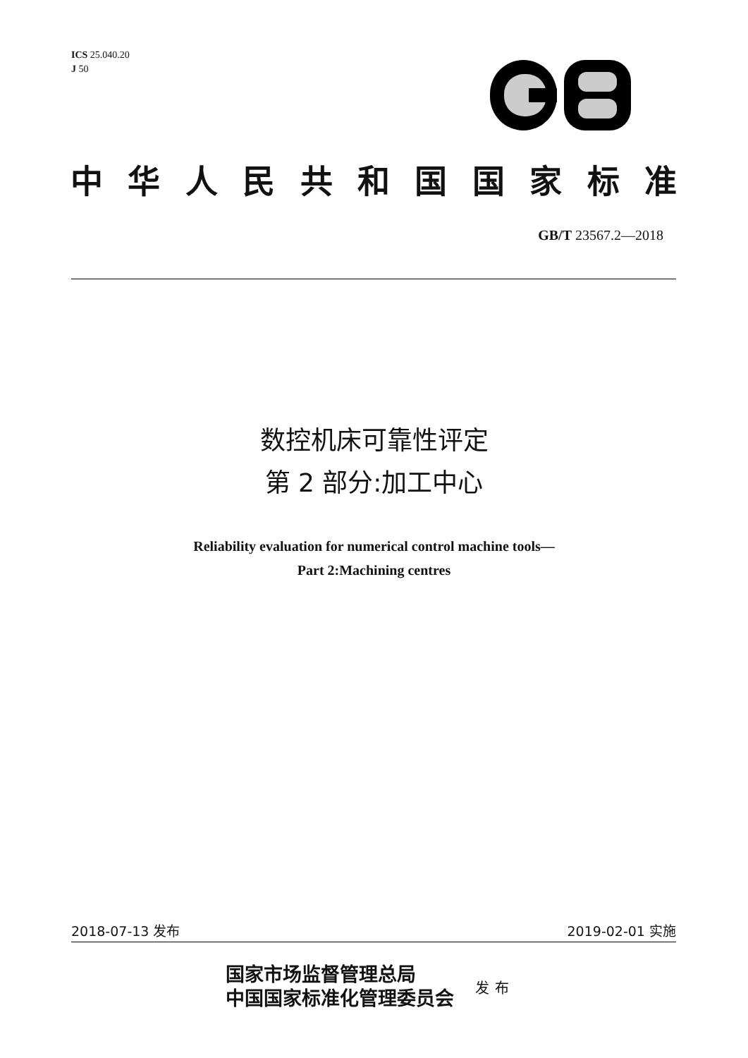ICS 25.040.20
J 50
中华人民共和国国家标准
GB/T 23567.2—2018
数控机床可靠性评定
第 2 部分:加工中心
Reliability evaluation for numerical control machine tools—
Part 2:Machining centres
2018-07-13 发布 2019-02-01 实施
国家市场监督管理总局
中国国家标准化管理委员会
发布